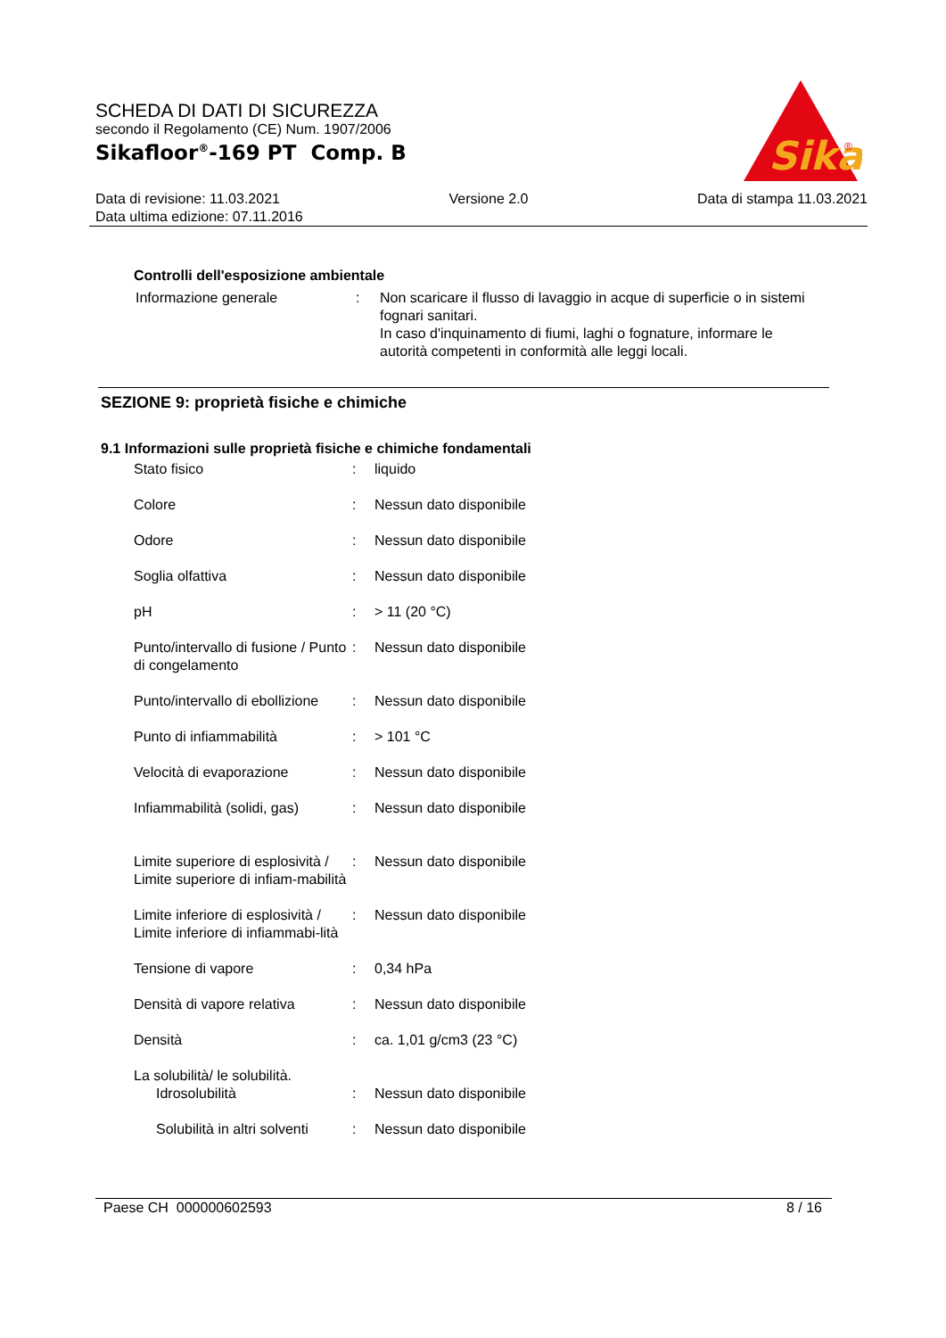SCHEDA DI DATI DI SICUREZZA
secondo il Regolamento (CE) Num. 1907/2006
Sikafloor<sup>®</sup>-169 PT Comp. B
Sika
®
Data di revisione: 11.03.2021 Versione 2.0 Data di stampa 11.03.2021
Data ultima edizione: 07.11.2016
Controlli dell'esposizione ambientale
| Informazione generale | : | Non scaricare il flusso di lavaggio in acque di superficie o in sistemi fognari sanitari. In caso d'inquinamento di fiumi, laghi o fognature, informare le autorità competenti in conformità alle leggi locali. |
SEZIONE 9: proprietà fisiche e chimiche
9.1 Informazioni sulle proprietà fisiche e chimiche fondamentali
| Stato fisico | : | liquido |
| Colore | : | Nessun dato disponibile |
| Odore | : | Nessun dato disponibile |
| Soglia olfattiva | : | Nessun dato disponibile |
| pH | : | > 11 (20 °C) |
| Punto/intervallo di fusione / Punto di congelamento | : | Nessun dato disponibile |
| Punto/intervallo di ebollizione | : | Nessun dato disponibile |
| Punto di infiammabilità | : | > 101 °C |
| Velocità di evaporazione | : | Nessun dato disponibile |
| Infiammabilità (solidi, gas) | : | Nessun dato disponibile |
| Limite superiore di esplosività / Limite superiore di infiam-mabilità | : | Nessun dato disponibile |
| Limite inferiore di esplosività / Limite inferiore di infiammabi-lità | : | Nessun dato disponibile |
| Tensione di vapore | : | 0,34 hPa |
| Densità di vapore relativa | : | Nessun dato disponibile |
| Densità | : | ca. 1,01 g/cm3 (23 °C) |
| La solubilità/ le solubilità. Idrosolubilità | : | Nessun dato disponibile |
| Solubilità in altri solventi | : | Nessun dato disponibile |
Paese CH 000000602593 8 / 16